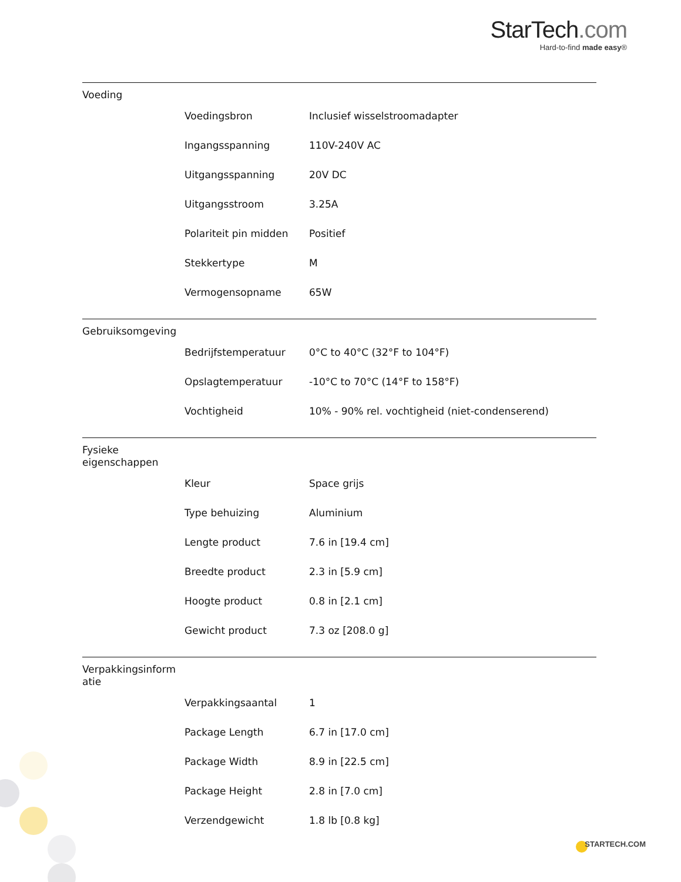StarTech.com
Hard-to-find made easy®
Voeding
| Voedingsbron | Inclusief wisselstroomadapter |
| Ingangsspanning | 110V-240V AC |
| Uitgangsspanning | 20V DC |
| Uitgangsstroom | 3.25A |
| Polariteit pin midden | Positief |
| Stekkertype | M |
| Vermogensopname | 65W |
Gebruiksomgeving
| Bedrijfstemperatuur | 0°C to 40°C (32°F to 104°F) |
| Opslagtemperatuur | -10°C to 70°C (14°F to 158°F) |
| Vochtigheid | 10% - 90% rel. vochtigheid (niet-condenserend) |
Fysieke eigenschappen
| Kleur | Space grijs |
| Type behuizing | Aluminium |
| Lengte product | 7.6 in [19.4 cm] |
| Breedte product | 2.3 in [5.9 cm] |
| Hoogte product | 0.8 in [2.1 cm] |
| Gewicht product | 7.3 oz [208.0 g] |
Verpakkingsinform atie
| Verpakkingsaantal | 1 |
| Package Length | 6.7 in [17.0 cm] |
| Package Width | 8.9 in [22.5 cm] |
| Package Height | 2.8 in [7.0 cm] |
| Verzendgewicht | 1.8 lb [0.8 kg] |
STARTECH.COM